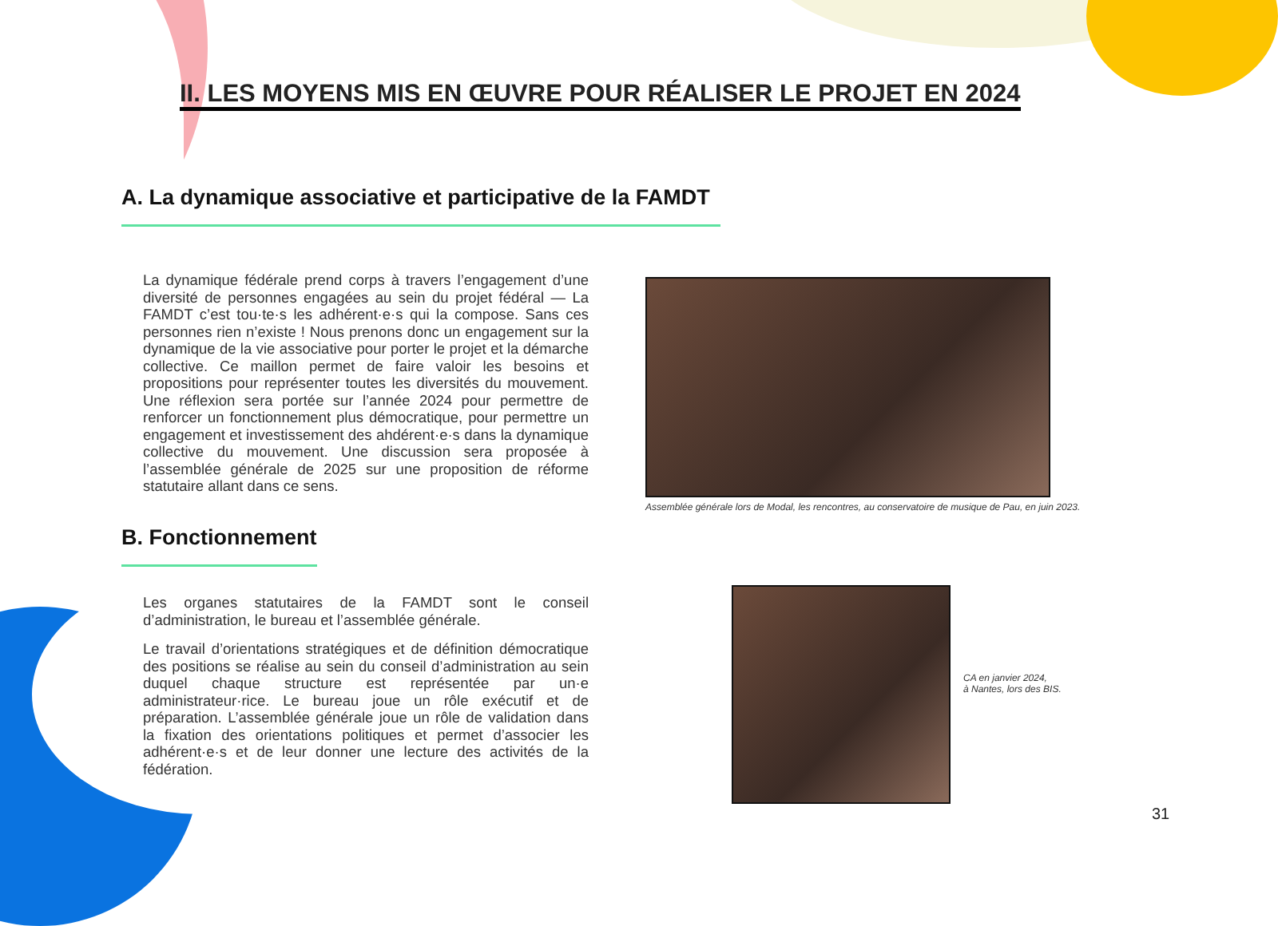II. LES MOYENS MIS EN ŒUVRE POUR RÉALISER LE PROJET EN 2024
A. La dynamique associative et participative de la FAMDT
La dynamique fédérale prend corps à travers l’engagement d’une diversité de personnes engagées au sein du projet fédéral — La FAMDT c’est tou·te·s les adhérent·e·s qui la compose. Sans ces personnes rien n’existe ! Nous prenons donc un engagement sur la dynamique de la vie associative pour porter le projet et la démarche collective. Ce maillon permet de faire valoir les besoins et propositions pour représenter toutes les diversités du mouvement. Une réflexion sera portée sur l’année 2024 pour permettre de renforcer un fonctionnement plus démocratique, pour permettre un engagement et investissement des ahdérent·e·s dans la dynamique collective du mouvement. Une discussion sera proposée à l’assemblée générale de 2025 sur une proposition de réforme statutaire allant dans ce sens.
Assemblée générale lors de Modal, les rencontres, au conservatoire de musique de Pau, en juin 2023.
B. Fonctionnement
Les organes statutaires de la FAMDT sont le conseil d’administration, le bureau et l’assemblée générale.
Le travail d’orientations stratégiques et de définition démocratique des positions se réalise au sein du conseil d’administration au sein duquel chaque structure est représentée par un·e administrateur·rice. Le bureau joue un rôle exécutif et de préparation. L’assemblée générale joue un rôle de validation dans la fixation des orientations politiques et permet d’associer les adhérent·e·s et de leur donner une lecture des activités de la fédération.
CA en janvier 2024,
à Nantes, lors des BIS.
31